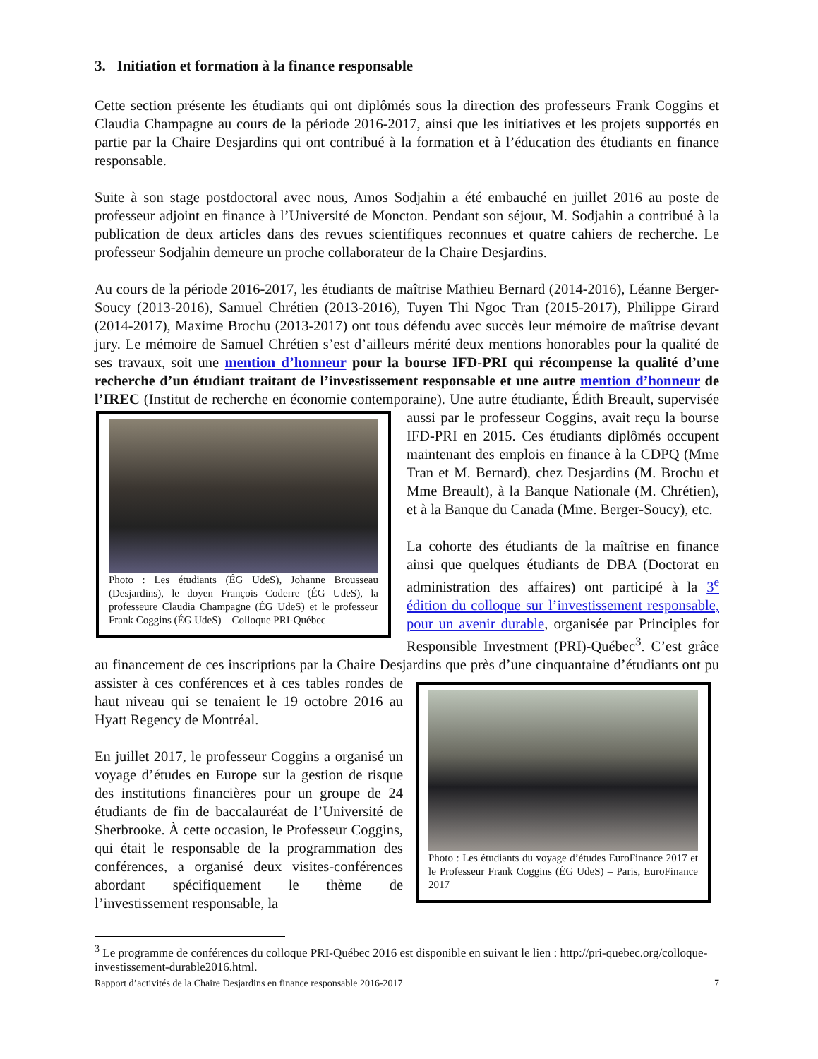3. Initiation et formation à la finance responsable
Cette section présente les étudiants qui ont diplômés sous la direction des professeurs Frank Coggins et Claudia Champagne au cours de la période 2016-2017, ainsi que les initiatives et les projets supportés en partie par la Chaire Desjardins qui ont contribué à la formation et à l’éducation des étudiants en finance responsable.
Suite à son stage postdoctoral avec nous, Amos Sodjahin a été embauché en juillet 2016 au poste de professeur adjoint en finance à l’Université de Moncton. Pendant son séjour, M. Sodjahin a contribué à la publication de deux articles dans des revues scientifiques reconnues et quatre cahiers de recherche. Le professeur Sodjahin demeure un proche collaborateur de la Chaire Desjardins.
Au cours de la période 2016-2017, les étudiants de maîtrise Mathieu Bernard (2014-2016), Léanne Berger-Soucy (2013-2016), Samuel Chrétien (2013-2016), Tuyen Thi Ngoc Tran (2015-2017), Philippe Girard (2014-2017), Maxime Brochu (2013-2017) ont tous défendu avec succès leur mémoire de maîtrise devant jury. Le mémoire de Samuel Chrétien s’est d’ailleurs mérité deux mentions honorables pour la qualité de ses travaux, soit une mention d’honneur pour la bourse IFD-PRI qui récompense la qualité d’une recherche d’un étudiant traitant de l’investissement responsable et une autre mention d’honneur de l’IREC (Institut de recherche en économie contemporaine). Une autre étudiante, Édith Breault, supervisée aussi par le professeur
Photo : Les étudiants (ÉG UdeS), Johanne Brousseau (Desjardins), le doyen François Coderre (ÉG UdeS), la professeure Claudia Champagne (ÉG UdeS) et le professeur Frank Coggins (ÉG UdeS) – Colloque PRI-Québec
Coggins, avait reçu la bourse IFD-PRI en 2015. Ces étudiants diplômés occupent maintenant des emplois en finance à la CDPQ (Mme Tran et M. Bernard), chez Desjardins (M. Brochu et Mme Breault), à la Banque Nationale (M. Chrétien), et à la Banque du Canada (Mme. Berger-Soucy), etc.
La cohorte des étudiants de la maîtrise en finance ainsi que quelques étudiants de DBA (Doctorat en administration des affaires) ont participé à la 3<sup>e</sup> édition du colloque sur l’investissement responsable, pour un avenir durable, organisée par Principles for Responsible Investment (PRI)-Québec<sup>3</sup>. C’est grâce au financement de ces inscriptions par la Chaire Desjardins que près d’une cinquantaine d’étudiants ont pu assister à ces
Photo : Les étudiants du voyage d’études EuroFinance 2017 et le Professeur Frank Coggins (ÉG UdeS) – Paris, EuroFinance 2017
conférences et à ces tables rondes de haut niveau qui se tenaient le 19 octobre 2016 au Hyatt Regency de Montréal.
En juillet 2017, le professeur Coggins a organisé un voyage d’études en Europe sur la gestion de risque des institutions financières pour un groupe de 24 étudiants de fin de baccalauréat de l’Université de Sherbrooke. À cette occasion, le Professeur Coggins, qui était le responsable de la programmation des conférences, a organisé deux visites-conférences abordant spécifiquement le thème de l’investissement responsable, la
<sup>3</sup> Le programme de conférences du colloque PRI-Québec 2016 est disponible en suivant le lien : http://pri-quebec.org/colloque-investissement-durable2016.html.
Rapport d’activités de la Chaire Desjardins en finance responsable 2016-2017 7